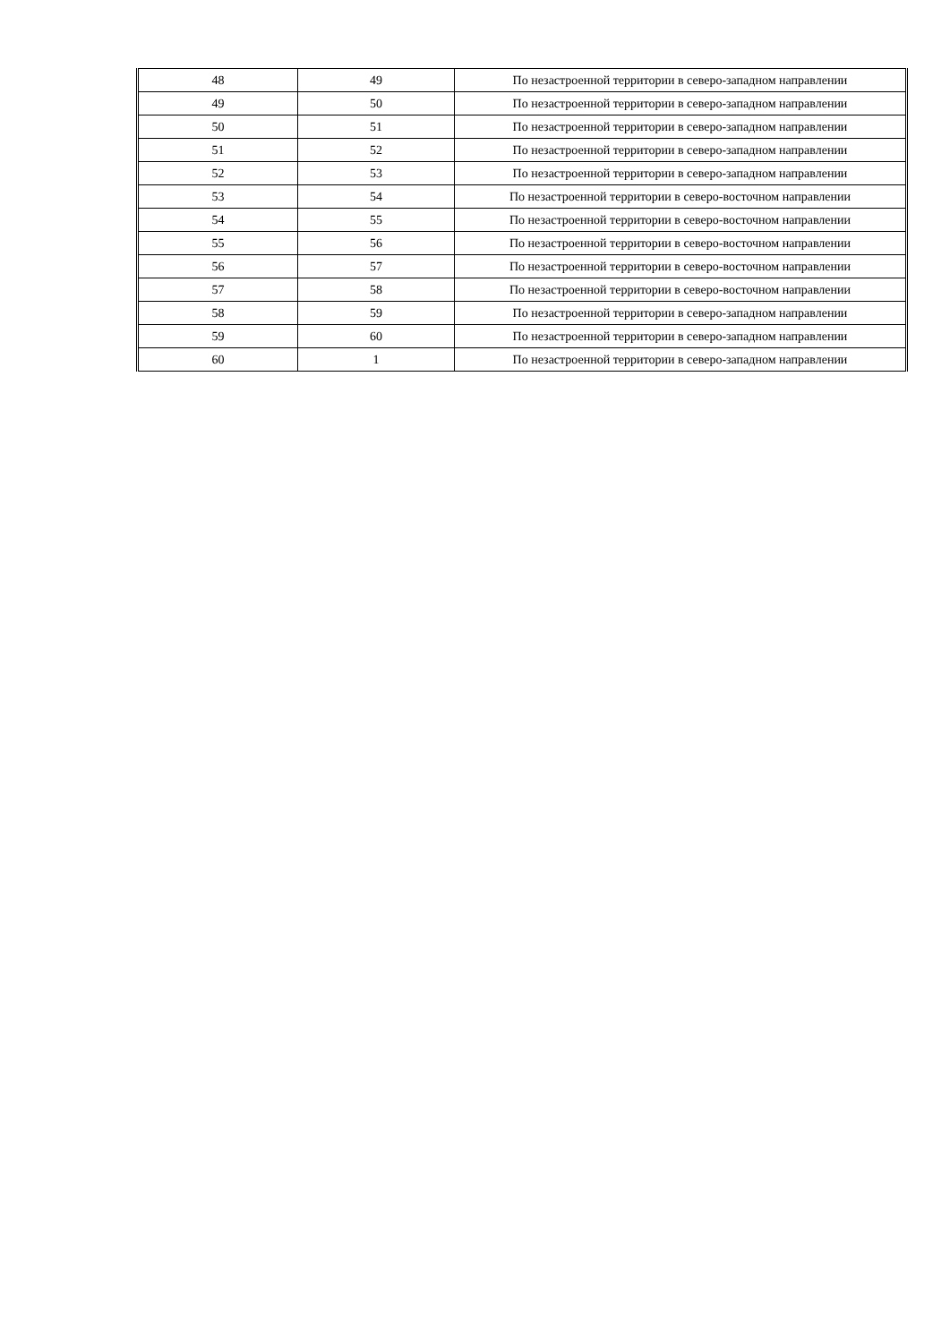| 48 | 49 | По незастроенной территории в северо-западном направлении |
| 49 | 50 | По незастроенной территории в северо-западном направлении |
| 50 | 51 | По незастроенной территории в северо-западном направлении |
| 51 | 52 | По незастроенной территории в северо-западном направлении |
| 52 | 53 | По незастроенной территории в северо-западном направлении |
| 53 | 54 | По незастроенной территории в северо-восточном направлении |
| 54 | 55 | По незастроенной территории в северо-восточном направлении |
| 55 | 56 | По незастроенной территории в северо-восточном направлении |
| 56 | 57 | По незастроенной территории в северо-восточном направлении |
| 57 | 58 | По незастроенной территории в северо-восточном направлении |
| 58 | 59 | По незастроенной территории в северо-западном направлении |
| 59 | 60 | По незастроенной территории в северо-западном направлении |
| 60 | 1 | По незастроенной территории в северо-западном направлении |